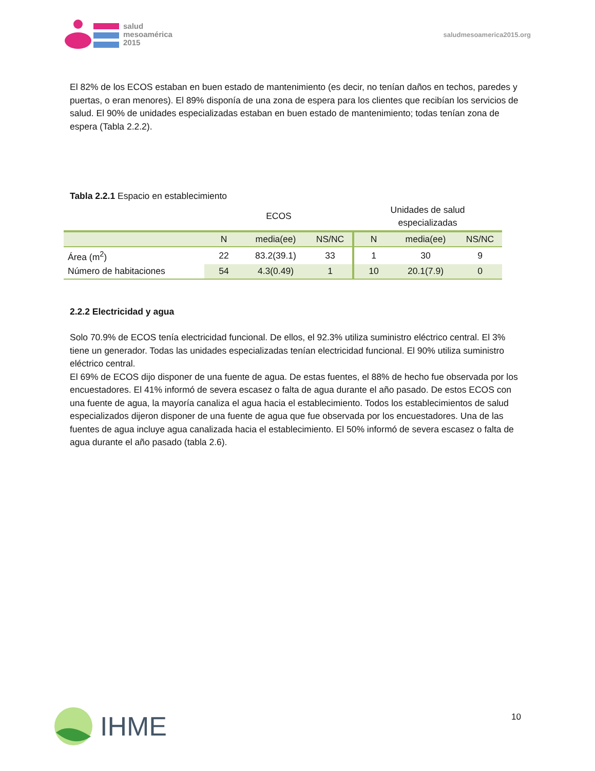salud
mesoamérica
2015
saludmesoamerica2015.org
El 82% de los ECOS estaban en buen estado de mantenimiento (es decir, no tenían daños en techos, paredes y puertas, o eran menores). El 89% disponía de una zona de espera para los clientes que recibían los servicios de salud. El 90% de unidades especializadas estaban en buen estado de mantenimiento; todas tenían zona de espera (Tabla 2.2.2).
Tabla 2.2.1 Espacio en establecimiento
| | ECOS | | | Unidades de salud especializadas | | |
| --- | --- | --- | --- | --- | --- | --- |
| | N | media(ee) | NS/NC | N | media(ee) | NS/NC |
| Área (m<sup>2</sup>) | 22 | 83.2(39.1) | 33 | 1 | 30 | 9 |
| Número de habitaciones | 54 | 4.3(0.49) | 1 | 10 | 20.1(7.9) | 0 |
2.2.2 Electricidad y agua
Solo 70.9% de ECOS tenía electricidad funcional. De ellos, el 92.3% utiliza suministro eléctrico central. El 3% tiene un generador. Todas las unidades especializadas tenían electricidad funcional. El 90% utiliza suministro eléctrico central.
El 69% de ECOS dijo disponer de una fuente de agua. De estas fuentes, el 88% de hecho fue observada por los encuestadores. El 41% informó de severa escasez o falta de agua durante el año pasado. De estos ECOS con una fuente de agua, la mayoría canaliza el agua hacia el establecimiento. Todos los establecimientos de salud especializados dijeron disponer de una fuente de agua que fue observada por los encuestadores. Una de las fuentes de agua incluye agua canalizada hacia el establecimiento. El 50% informó de severa escasez o falta de agua durante el año pasado (tabla 2.6).
10
IHME